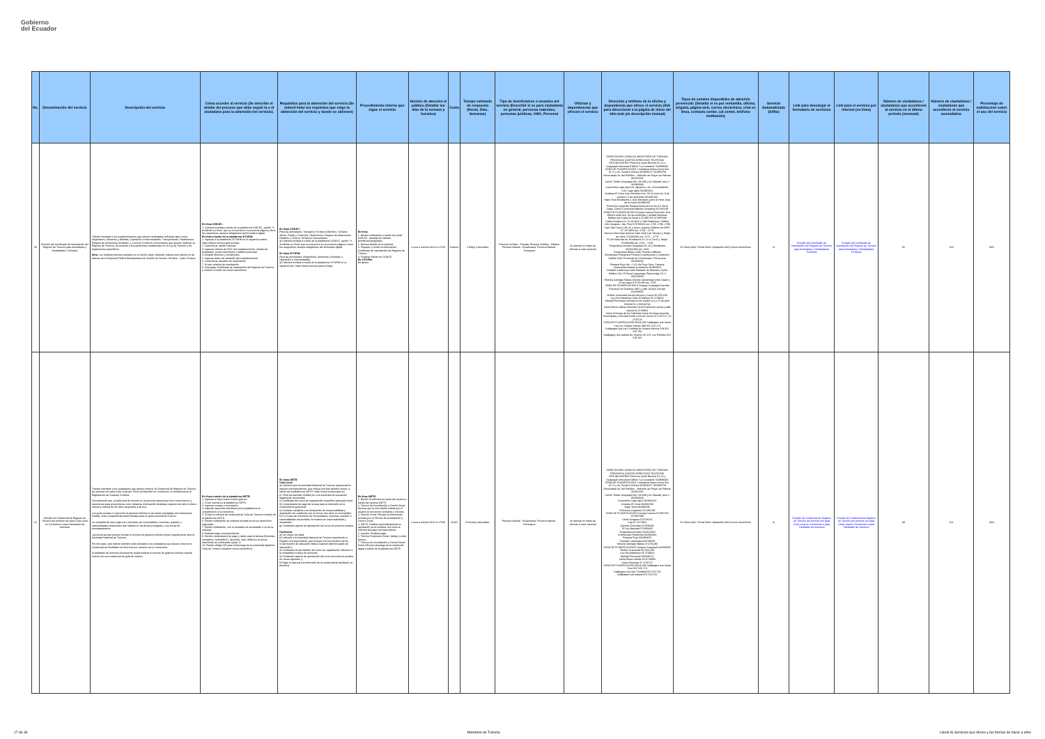Gobierno
del Ecuador
| No. | Denominación del servicio | Descripción del servicio | Cómo acceder al servicio (Se describe el detalle del proceso que debe seguir la o el ciudadano para la obtención del servicio). | Requisitos para la obtención del servicio (Se deberá listar los requisitos que exige la obtención del servicio y donde se obtienen) | Procedimiento interno que sigue el servicio | Horario de atención al público (Detallar los días de la semana y horarios) | Costo | Tiempo estimado de respuesta (Horas, Días, Semanas) | Tipo de beneficiarios o usuarios del servicio (Describir si es para ciudadanía en general, personas naturales, personas jurídicas, ONG, Personal | Oficinas y dependencias que ofrecen el servicio | Dirección y teléfono de la oficina y dependencia que ofrece el servicio (link para direccionar a la página de inicio del sitio web y/o descripción manual) | Tipos de canales disponibles de atención presencial: (Detallar si es por ventanilla, oficina, brigada, página web, correo electrónico, chat en línea, contacto center, cal center, teléfono institución) | Servicio Automatizado (Si/No) | Link para descargar el formulario de servicios | Link para el servicio por internet (en línea) | Número de ciudadanos / ciudadanas que accedieron al servicio en el último período (mensual) | Número de ciudadanos / ciudadanas que accedieron al servicio acumulativo | Porcentaje de satisfacción sobre el uso del servicio |
| --- | --- | --- | --- | --- | --- | --- | --- | --- | --- | --- | --- | --- | --- | --- | --- | --- | --- | --- |
| 30 | Emisión del Certificado de Inactivación del Registro de Turismo para Actividades y Modalidades Turísticas | Trámite orientado a los establecimientos que ejercen actividades turísticas tales como: Alojamiento, Alimentos y Bebidas, Operación e intermediación, Transportación, Hipódromos, Parques de Atracciones Estables; y, Centros Turísticos Comunitarios que desean inactivar su Registro de Turismo, de acuerdo a los parámetros establecidos en la Ley de Turismo y los reglamentos específicos. Nota: Los establecimientos ubicados en el cantón Quito, deberán realizar este trámite en las oficinas de la Empresa Pública Metropolitana de Gestión de Destino Turístico - Quito Turismo. | En línea GOB.EC: 1. Solicitud enviada a través de la plataforma GOB.EC, opción "Ir al trámite en línea" que se encuentra en la presente página y llene los respectivos campos obligatorios del formulario digital. En línea a través de la plataforma SITURIN: 1. Ingresar a la plataforma SITURIN en el siguiente enlace: https://siturin.turismo.gob.ec/login 2. Seleccionar opción inactivar 3. Ingresar número de RUC del establecimiento, cédula del propietario, correo electrónico y teléfono principal 4. Aceptar términos y condiciones 5. Ingresar datos de ubicación del establecimiento 6. Seleccionar causales de inactivación 7. Enviar solicitud de inactivación 8. Descargar Certificado de Inactivación del Registro de Turismo; y recibirlo a través de correo electrónico | En línea GOB.EC: Para las actividades: Transporte Turístico (Marítimo, Turístico Aéreo, Fluvial y Terrestre), Hipódromos, Parques de Atracciones Estables y Centros Turísticos Comunitarios: a) Solicitud enviada a través de la plataforma GOB.EC, opción "Ir al trámite en línea" que se encuentra en la presente página y llene los respectivos campos obligatorios del formulario digital. En línea SITURIN: Para las actividades: Alojamiento, Alimentos y Bebidas; u, Operación e Intermediación: a) Solicitud enviada a través de la plataforma SITURIN en el siguiente link: https://siturin.turismo.gob.ec/login. | En línea: 1. Recibir notificación a través del portal GOB.EC, bandeja de trámites pendientes/asignados 2. Revisar detalle de la solicitud 3. Preparar y remitir la información - Certificado de Inactivación del Registro de Turismo 4. Finalizar trámite en GOB.EC En SITURIN: No aplica. | Lunes a viernes 8h15 a 17h29 | Gratuito | 2 Día(s) Laborables | Persona Jurídica - Privada, Persona Jurídica - Pública, Persona Natural - Ecuatoriana, Persona Natural - Extranjera | Se atiende en todas las oficinas a nivel nacional | DIRECCIONES ZONALES MINISTERIO DE TURISMO PROVINCIA CANTÓN DIRECCIÓN TELÉFONO OFICINA MATRIZ Pichincha Quito Briceño E1-24 y Guayaquil referencia Edificio "La Licuadora" 023999333 ZONA DE PLANIFICACIÓN 1 Imbabura Ibarra Sucre Nro. 14-72 y Av. Teodoro Gómez 062958547; 062958759 Esmeraldas Av. del Pacífico – Malecón de Playa Las Palmas 062011446 Carchi Tulcán Guayaquil Nro. 39-008 y Av. Manabí, piso 2 062960046 Sucumbíos Lago Agrio Av. Aguarico y Av. Circunvalación, CAC Lago Agrio 062991914 Orellana El Coca Juan Montalvo Nro. 58-10 entre Av. 9 de octubre y 6 de diciembre 062881583 Napo Tena Rocafuerte y Juan Montalvo, junto al Hotel Joya de la Selva 062886536 Pichincha Cayambe Panamericana Norte Km 0.5 vía al Cajas, Centro Comercial Nápoles Shopping 022185249 ZONA DE PLANIFICACIÓN 6 Azuay Cuenca Dirección: Ave. México entre Ave. De las Américas y Unidad Nacional, Edificio del Gobierno Zonal 6 072887255 072887089 Cañar Azogues Av. 16 de Abril y Calle Babahoyo. Edificio CAC Azogues. 2do. Piso 073706016 ext. 2795, 2796, 2798 Loja Calle Sucre 191-31 y Quito, esquina. Edificio del INPC 07 2572964 ext. 2760 – 2770 Zamora Chinchipe Zamora Calle José Luis Tamayo y Diego de Vaca. 072606466 ext. 2775 – 2778 El Oro Machala Av. Rocafuerte 07-22 e/ Junín y Tarqui 072968480 ext. 2782 – 2784 Tungurahua Ambato Guayaquil 01-18 y Rocafuerte 032821800 ext. 2350 Tungurahua Baños Calle Thomas Halflants Chimborazo Riobamba Primera Constituyente y Carabobo. Edificio GAD Provincial de Chimborazo. Primer piso 032946682 Pastaza Puyo Km. 2 1/2 vía Puyo-Tena, Campus Universidad Estatal Amazónica 032894655 Cotopaxi Latacunga Calle Marqués de Maenza y Quito, Edificio CAC El Rosal Latacunga, Planta baja, Of. 3 033730594 Morona Santiago Macas Antonio Samaniego entre Soasti y 24 de mayo 072701480 ext. 2730 ZONA DE PLANIFICACIÓN 8 Guayas Guayaquil Avenida Francisco de Orellana 1805 y calle Justino Cornejo 042068565 Bolívar Guaranda García Moreno y Sucre 03 2551249 Los ríos Babahoyo Cdla. El Mamey 05 2739322 Manabí Portoviejo Avenida de los nardos s/n y 15 de abril 053043711; 053043734 Santa Elena Salinas Avenida Carlos Espinoza Larrea y calle Quinta 04 3728904 Santo Domingo de los Tsáchilas Santo Domingo Avenida Esmeraldas y Avenida Emilio Lorenzo Sthele 02 2745727, 02 2745726 ZONA DE PLANIFICACIÓN INSULAR Galápagos Isla Santa Cruz Av. Charles Darwin 390 052 526 174 Galápagos Isla San Cristóbal Av. Alsacio Northia S/N 052 520 704 Galápagos Isla Isabela Av. Antonio Gil S/N, Los Petreles 052 529 132 | En línea (Sitio / Portal Web / Aplicación web) Correo electrónico | Si | Emisión del Certificado de Inactivación del Registro de Turismo para Actividades y Modalidades Turísticas | Emisión del Certificado de Inactivación del Registro de Turismo para Actividades y Modalidades Turísticas | 92 | 319 | 84% |
| 31 | Emisión de Credencial de Registro de Turismo por primera vez para Guía Local en Continente o para Facilitador de Aventura | Tramite orientado a los ciudadanos que deseen obtener la Credencial de Registro de Turismo por primera vez para Guía Local por Título de Bachiller en Continente, en cumplimiento al Reglamento de Guianza Turística. Considerando que, el guía local de turismo es la persona natural que tiene conocimiento y experiencia para proporcionar a los visitantes información detallada respecto del valor turístico natural y cultural de los sitios asignados a tal uso. Los guías locales no ejercerán la guianza turística en las áreas protegidas del Subsistema Estatal, ni las competencias determinadas para un guía nacional de turismo. Se exceptúa de esta regla a los miembros de comunidades, comunas, pueblos o nacionalidades ancestrales que habitan en las áreas protegidas y sus zonas de amortiguamiento. Las personas que deseen brindar el servicio de guianza turística deben regularizarse ante la Autoridad Nacional de Turismo. Por otro lado, este trámite también está orientado a los ciudadanos que deseen obtener la Credencial de Facilitador de Aventura por primera vez en continente. El facilitador de aventura únicamente podrá realizar el servicio de guianza turística cuando cuente con una credencial de guía de turismo. | En línea a través de la plataforma SIETE: 1. Ingresar a https://siete.turismo.gob.ec/ 2. Crear cuenta en la plataforma SIETE. 3. Ingresar usuario y contraseña. 4. Adjuntar requisitos solicitados por la plataforma en cumplimiento a la normativa. 5. Enviar la solicitud de credencial de Guía de Turismo a través de la plataforma SIETE. 6. Recibir notificación de solicitud enviada al correo electrónico registrado. 7. Recibir notificación, con el resultado de aprobación o no de la solicitud. 8. Realizar pago correspondiente. 9. Remitir comprobante de pago y datos para la factura (Nombres completos, cedula/RUC, dirección, mail, teléfono) al correo electrónico de notificación (paso 7). 10. Recibir código QR para la descarga de la credencial digital de Guía de Turismo mediante correo electrónico. | En línea SIETE: Guía Local: a) Solicitud ante la Autoridad Nacional de Turismo requiriendo el registro correspondiente, que incluya una foto tamaño carnet, a través de la plataforma SIETE: https://siete.turismo.gob.ec/ b) Título de bachiller emitido por una autoridad de educación legalmente reconocida; c) Certificado del curso de capacitación específico para guía local; d) Comprobante de pago de la tasa para la obtención de la credencial de guía local; e) Certificar mediante una declaración de responsabilidad y aceptación ser residentes por al menos tres años en la localidad; f) En el caso de miembros de comunidades, comunas, pueblos o nacionalidades ancestrales, formulario de responsabilidad y aceptación; g) Certificado vigente de aprobación del curso de primeros auxilios. Facilitador: a) Ser mayor de edad; b) Solicitud a la Autoridad Nacional de Turismo requiriendo el Registro correspondiente, que incluya una foto tamaño carnet; c) Aprobación de educación básica superior (décimo grado de educación); d) Certificado de aprobación del curso de capacitación referente a la modalidad turística de aventura; e) Certificado vigente de aprobación del curso de primeros auxilios en zonas agrestes; y, f) Pagar la tasa para la obtención de la credencial de facilitador en aventura | En línea SIETE: 1. Recibir la solicitud por parte del usuario a través del sistema SIETE. 2. Técnico de Acreditación y Control Zonal: Revisar que la información subida por el usuario se encuentre completa y correcta. 3. Director Zonal: Revisar la información remitida por el Técnico de Acreditación y Control Zonal. 4. SIETE: Notificar automáticamente la aprobación de la solicitud; así como la solicitud del pago correspondiente. 5. Usuario: Realizar pago. 6. Técnico Financiero Zonal: Validar y emitir factura. 7. Técnico de Acreditación y Control Zonal: Emitir QR para descarga de la credencial digital a través de la plataforma SIETE. | Lunes a viernes 8h15 a 17h30 | 4USD | 8 Hora(s) Laborables | Persona Natural - Ecuatoriana, Persona Natural - Extranjera. | Se atiende en todas las oficinas a nivel nacional | DIRECCIONES ZONALES MINISTERIO DE TURISMO PROVINCIA CANTÓN DIRECCIÓN TELÉFONO OFICINA MATRIZ Pichincha Quito Briceño E1-24 y Guayaquil referencia Edificio "La Licuadora" 023999333 ZONA DE PLANIFICACIÓN 1 Imbabura Ibarra Sucre Nro. 14-72 y Av. Teodoro Gómez 062958547; 062958759 Esmeraldas Av. del Pacífico – Malecón de Playa Las Palmas 062011446 Carchi Tulcán Guayaquil Nro. 39-008 y Av. Manabí, piso 2 062960046 Sucumbíos Lago Agrio 062991914 Orellana El Coca 062881583 Napo Tena 062886536 Pichincha Cayambe 022185249 ZONA DE PLANIFICACIÓN 6 Azuay Cuenca 072887255 072887089 Cañar Azogues 073706016 Loja 07 2572964 Zamora Chinchipe 072606466 El Oro Machala 072968480 Tungurahua Ambato 032821800 Chimborazo Riobamba 032946682 Pastaza Puyo 032894655 Cotopaxi Latacunga 033730594 Morona Santiago Macas 072701480 ZONA DE PLANIFICACIÓN 8 Guayas Guayaquil 042068565 Bolívar Guaranda 03 2551249 Los ríos Babahoyo 05 2739322 Manabí Portoviejo 053043711 Santa Elena Salinas 04 3728904 Santo Domingo 02 2745727 ZONA DE PLANIFICACIÓN INSULAR Galápagos Isla Santa Cruz 052 526 174 Galápagos Isla San Cristóbal 052 520 704 Galápagos Isla Isabela 052 529 132 | En línea (Sitio / Portal Web / Aplicación web) Correo electrónico | Si | Emisión de Credencial de Registro de Turismo por primera vez para Guía Local en Continente o para Facilitador de Aventura | Emisión de Credencial de Registro de Turismo por primera vez para Guía Local en Continente o para Facilitador de Aventura | 99 | 314 | 84% |
17 de 36 Ministerio de Turismo Literal d) Servicios que ofrece y las formas de hacer a ellos